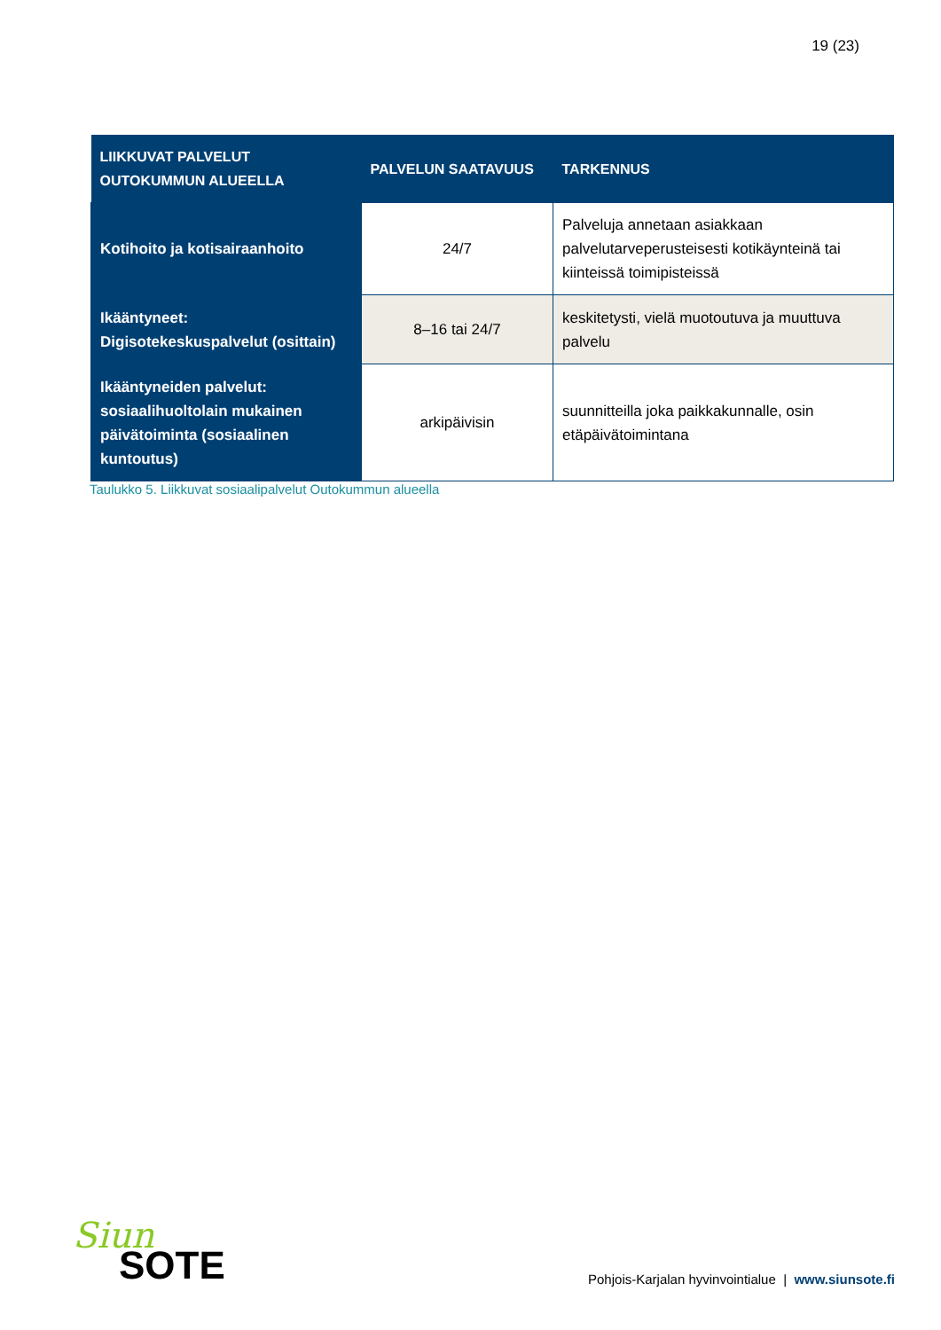19 (23)
| LIIKKUVAT PALVELUT OUTOKUMMUN ALUEELLA | PALVELUN SAATAVUUS | TARKENNUS |
| --- | --- | --- |
| Kotihoito ja kotisairaanhoito | 24/7 | Palveluja annetaan asiakkaan palvelutarveperusteisesti kotikäynteinä tai kiinteissä toimipisteissä |
| Ikääntyneet: Digisotekeskuspalvelut (osittain) | 8–16 tai 24/7 | keskitetysti, vielä muotoutuva ja muuttuva palvelu |
| Ikääntyneiden palvelut: sosiaalihuoltolain mukainen päivätoiminta (sosiaalinen kuntoutus) | arkipäivisin | suunnitteilla joka paikkakunnalle, osin etäpäivätoimintana |
Taulukko 5. Liikkuvat sosiaalipalvelut Outokummun alueella
Siun
SOTE
Pohjois-Karjalan hyvinvointialue | www.siunsote.fi